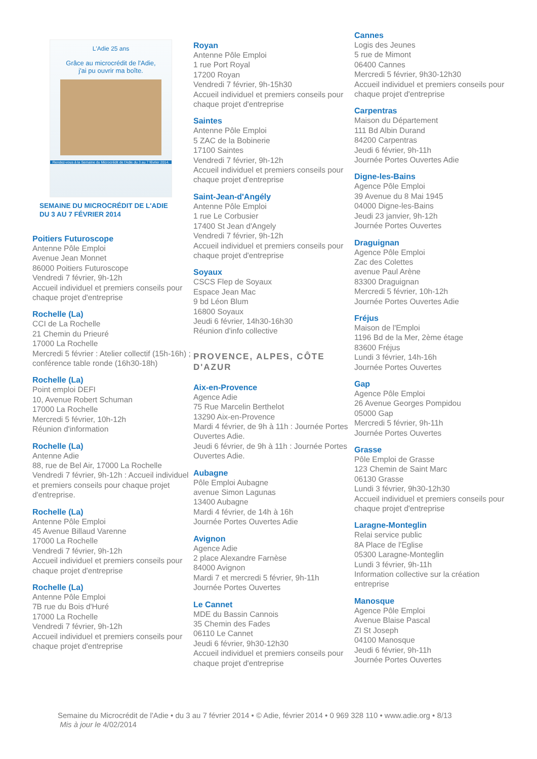L'Adie 25 ans
Grâce au microcrédit de l'Adie,
j'ai pu ouvrir ma boîte.
Rendez-vous à la Semaine du Microcrédit de l'Adie du 3 au 7 février 2014.
SEMAINE DU MICROCRÉDIT DE L'ADIE
DU 3 AU 7 FÉVRIER 2014
Poitiers Futuroscope
Antenne Pôle Emploi
Avenue Jean Monnet
86000 Poitiers Futuroscope
Vendredi 7 février, 9h-12h
Accueil individuel et premiers conseils pour chaque projet d'entreprise
Rochelle (La)
CCI de La Rochelle
21 Chemin du Prieuré
17000 La Rochelle
Mercredi 5 février : Atelier collectif (15h-16h) ; conférence table ronde (16h30-18h)
Rochelle (La)
Point emploi DEFI
10, Avenue Robert Schuman
17000 La Rochelle
Mercredi 5 février, 10h-12h
Réunion d'information
Rochelle (La)
Antenne Adie
88, rue de Bel Air, 17000 La Rochelle
Vendredi 7 février, 9h-12h : Accueil individuel et premiers conseils pour chaque projet d'entreprise.
Rochelle (La)
Antenne Pôle Emploi
45 Avenue Billaud Varenne
17000 La Rochelle
Vendredi 7 février, 9h-12h
Accueil individuel et premiers conseils pour chaque projet d'entreprise
Rochelle (La)
Antenne Pôle Emploi
7B rue du Bois d'Huré
17000 La Rochelle
Vendredi 7 février, 9h-12h
Accueil individuel et premiers conseils pour chaque projet d'entreprise
Royan
Antenne Pôle Emploi
1 rue Port Royal
17200 Royan
Vendredi 7 février, 9h-15h30
Accueil individuel et premiers conseils pour chaque projet d'entreprise
Saintes
Antenne Pôle Emploi
5 ZAC de la Bobinerie
17100 Saintes
Vendredi 7 février, 9h-12h
Accueil individuel et premiers conseils pour chaque projet d'entreprise
Saint-Jean-d'Angély
Antenne Pôle Emploi
1 rue Le Corbusier
17400 St Jean d'Angely
Vendredi 7 février, 9h-12h
Accueil individuel et premiers conseils pour chaque projet d'entreprise
Soyaux
CSCS Flep de Soyaux
Espace Jean Mac
9 bd Léon Blum
16800 Soyaux
Jeudi 6 février, 14h30-16h30
Réunion d'info collective
PROVENCE, ALPES, CÔTE D'AZUR
Aix-en-Provence
Agence Adie
75 Rue Marcelin Berthelot
13290 Aix-en-Provence
Mardi 4 février, de 9h à 11h : Journée Portes Ouvertes Adie.
Jeudi 6 février, de 9h à 11h : Journée Portes Ouvertes Adie.
Aubagne
Pôle Emploi Aubagne
avenue Simon Lagunas
13400 Aubagne
Mardi 4 février, de 14h à 16h
Journée Portes Ouvertes Adie
Avignon
Agence Adie
2 place Alexandre Farnèse
84000 Avignon
Mardi 7 et mercredi 5 février, 9h-11h
Journée Portes Ouvertes
Le Cannet
MDE du Bassin Cannois
35 Chemin des Fades
06110 Le Cannet
Jeudi 6 février, 9h30-12h30
Accueil individuel et premiers conseils pour chaque projet d'entreprise
Cannes
Logis des Jeunes
5 rue de Mimont
06400 Cannes
Mercredi 5 février, 9h30-12h30
Accueil individuel et premiers conseils pour chaque projet d'entreprise
Carpentras
Maison du Département
111 Bd Albin Durand
84200 Carpentras
Jeudi 6 février, 9h-11h
Journée Portes Ouvertes Adie
Digne-les-Bains
Agence Pôle Emploi
39 Avenue du 8 Mai 1945
04000 Digne-les-Bains
Jeudi 23 janvier, 9h-12h
Journée Portes Ouvertes
Draguignan
Agence Pôle Emploi
Zac des Colettes
avenue Paul Arène
83300 Draguignan
Mercredi 5 février, 10h-12h
Journée Portes Ouvertes Adie
Fréjus
Maison de l'Emploi
1196 Bd de la Mer, 2ème étage
83600 Fréjus
Lundi 3 février, 14h-16h
Journée Portes Ouvertes
Gap
Agence Pôle Emploi
26 Avenue Georges Pompidou
05000 Gap
Mercredi 5 février, 9h-11h
Journée Portes Ouvertes
Grasse
Pôle Emploi de Grasse
123 Chemin de Saint Marc
06130 Grasse
Lundi 3 février, 9h30-12h30
Accueil individuel et premiers conseils pour chaque projet d'entreprise
Laragne-Monteglin
Relai service public
8A Place de l'Eglise
05300 Laragne-Monteglin
Lundi 3 février, 9h-11h
Information collective sur la création entreprise
Manosque
Agence Pôle Emploi
Avenue Blaise Pascal
ZI St Joseph
04100 Manosque
Jeudi 6 février, 9h-11h
Journée Portes Ouvertes
Semaine du Microcrédit de l'Adie • du 3 au 7 février 2014 • © Adie, février 2014 • 0 969 328 110 • www.adie.org • 8/13
Mis à jour le 4/02/2014